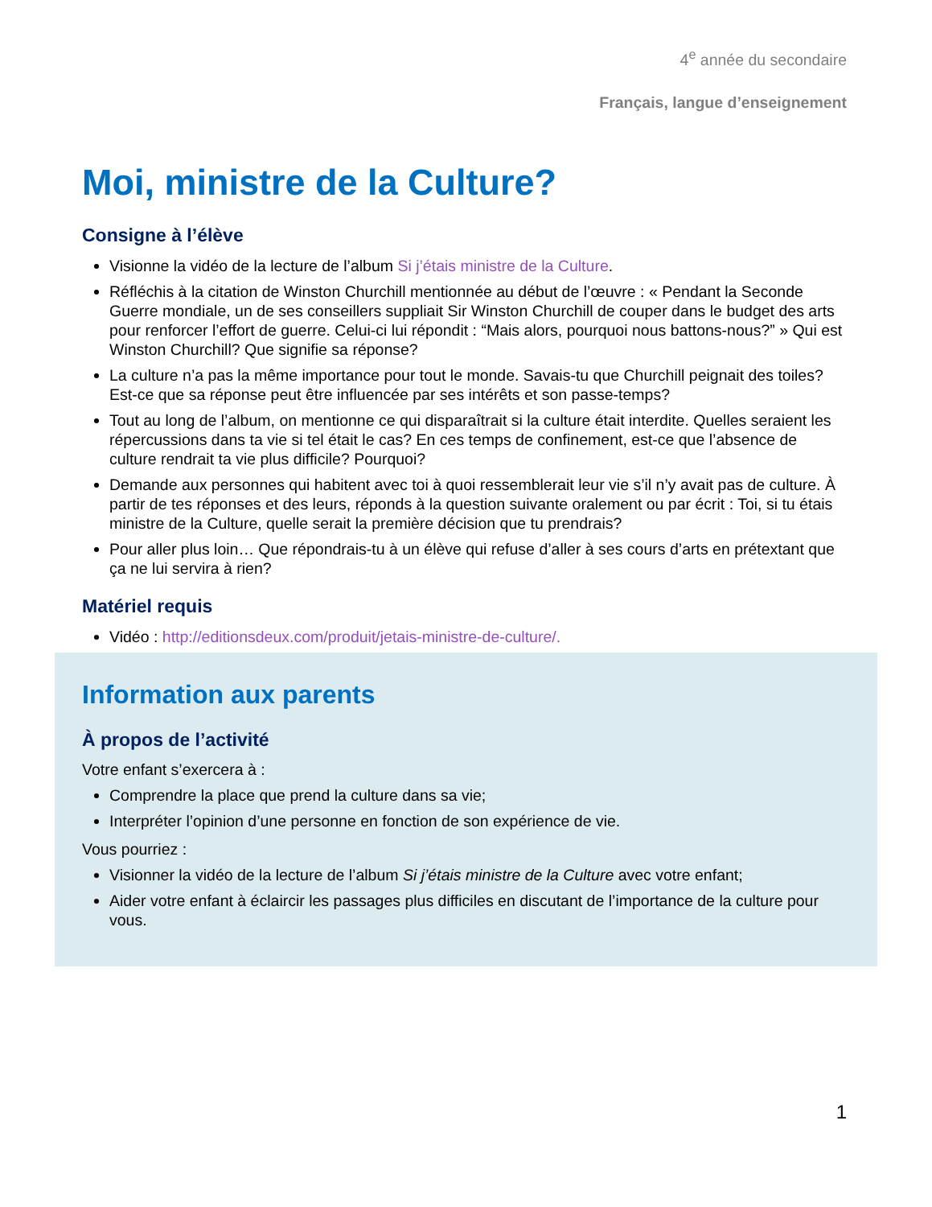4<sup>e</sup> année du secondaire
Français, langue d’enseignement
Moi, ministre de la Culture?
Consigne à l’élève
Visionne la vidéo de la lecture de l’album Si j’étais ministre de la Culture.
Réfléchis à la citation de Winston Churchill mentionnée au début de l’œuvre : « Pendant la Seconde Guerre mondiale, un de ses conseillers suppliait Sir Winston Churchill de couper dans le budget des arts pour renforcer l’effort de guerre. Celui-ci lui répondit : “Mais alors, pourquoi nous battons-nous?” » Qui est Winston Churchill? Que signifie sa réponse?
La culture n’a pas la même importance pour tout le monde. Savais-tu que Churchill peignait des toiles? Est-ce que sa réponse peut être influencée par ses intérêts et son passe-temps?
Tout au long de l’album, on mentionne ce qui disparaîtrait si la culture était interdite. Quelles seraient les répercussions dans ta vie si tel était le cas? En ces temps de confinement, est-ce que l’absence de culture rendrait ta vie plus difficile? Pourquoi?
Demande aux personnes qui habitent avec toi à quoi ressemblerait leur vie s’il n’y avait pas de culture. À partir de tes réponses et des leurs, réponds à la question suivante oralement ou par écrit : Toi, si tu étais ministre de la Culture, quelle serait la première décision que tu prendrais?
Pour aller plus loin… Que répondrais-tu à un élève qui refuse d’aller à ses cours d’arts en prétextant que ça ne lui servira à rien?
Matériel requis
Vidéo : http://editionsdeux.com/produit/jetais-ministre-de-culture/.
Information aux parents
À propos de l’activité
Votre enfant s’exercera à :
Comprendre la place que prend la culture dans sa vie;
Interpréter l’opinion d’une personne en fonction de son expérience de vie.
Vous pourriez :
Visionner la vidéo de la lecture de l’album Si j’étais ministre de la Culture avec votre enfant;
Aider votre enfant à éclaircir les passages plus difficiles en discutant de l’importance de la culture pour vous.
1